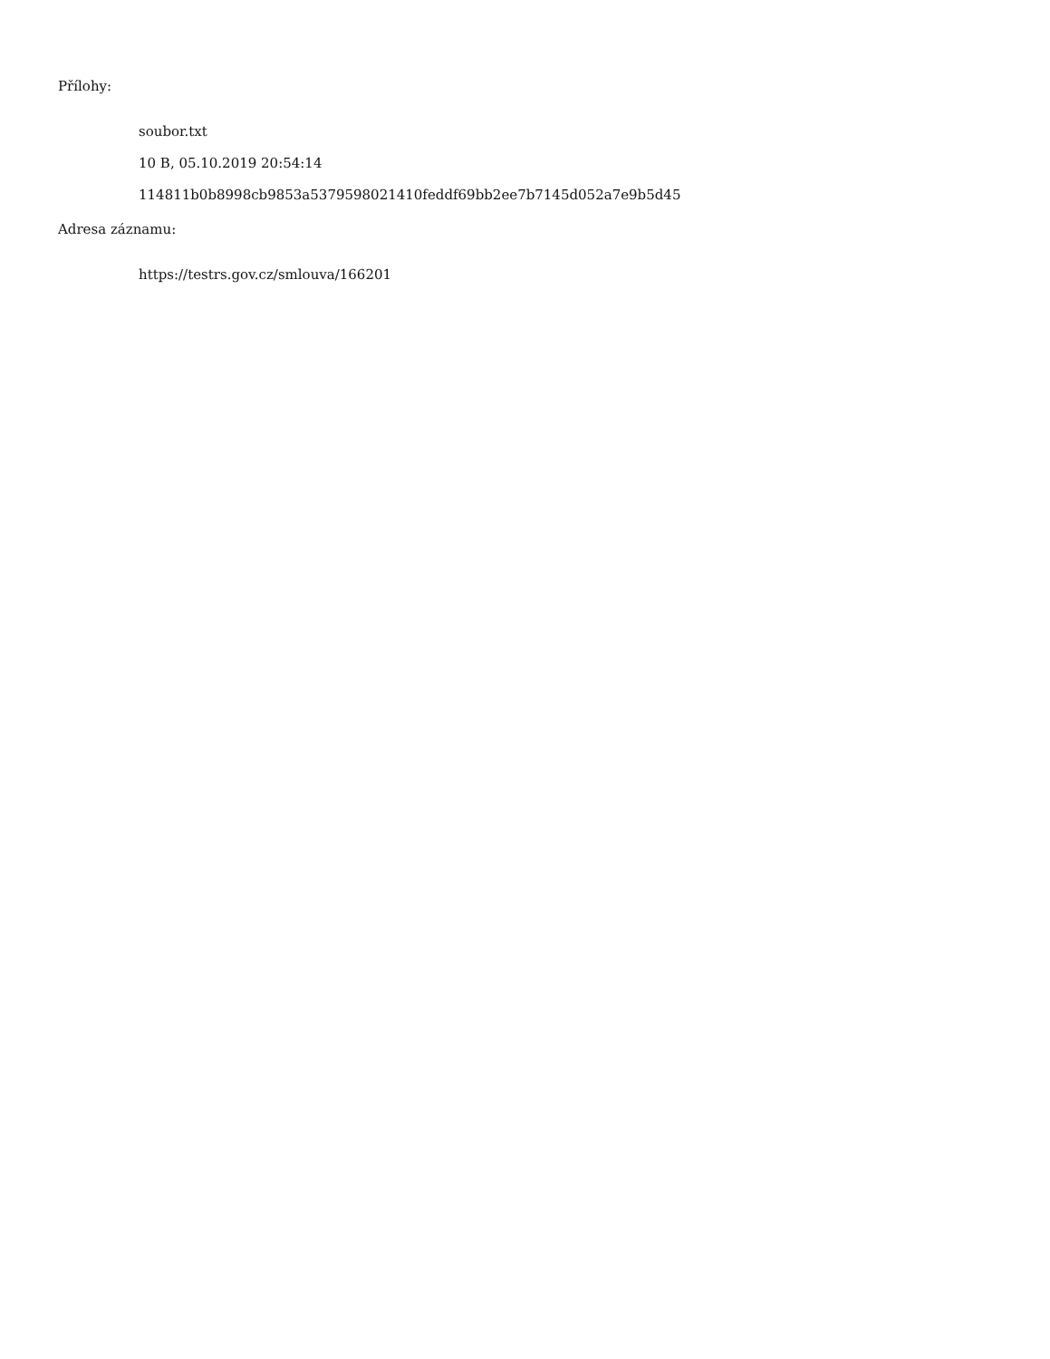Přílohy:
soubor.txt
10 B, 05.10.2019 20:54:14
114811b0b8998cb9853a5379598021410feddf69bb2ee7b7145d052a7e9b5d45
Adresa záznamu:
https://testrs.gov.cz/smlouva/166201